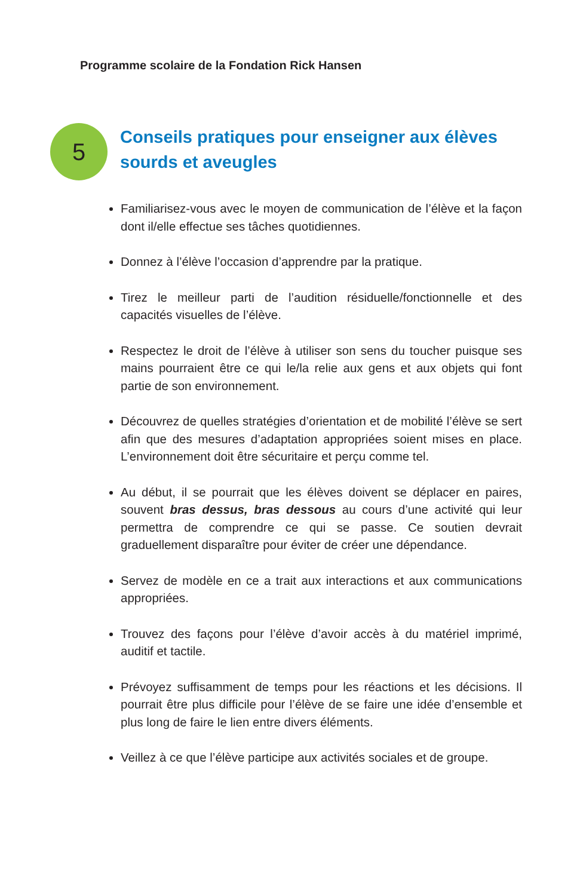Programme scolaire de la Fondation Rick Hansen
5
Conseils pratiques pour enseigner aux élèves sourds et aveugles
Familiarisez-vous avec le moyen de communication de l’élève et la façon dont il/elle effectue ses tâches quotidiennes.
Donnez à l’élève l’occasion d’apprendre par la pratique.
Tirez le meilleur parti de l’audition résiduelle/fonctionnelle et des capacités visuelles de l’élève.
Respectez le droit de l’élève à utiliser son sens du toucher puisque ses mains pourraient être ce qui le/la relie aux gens et aux objets qui font partie de son environnement.
Découvrez de quelles stratégies d’orientation et de mobilité l’élève se sert afin que des mesures d’adaptation appropriées soient mises en place. L’environnement doit être sécuritaire et perçu comme tel.
Au début, il se pourrait que les élèves doivent se déplacer en paires, souvent bras dessus, bras dessous au cours d’une activité qui leur permettra de comprendre ce qui se passe. Ce soutien devrait graduellement disparaître pour éviter de créer une dépendance.
Servez de modèle en ce a trait aux interactions et aux communications appropriées.
Trouvez des façons pour l’élève d’avoir accès à du matériel imprimé, auditif et tactile.
Prévoyez suffisamment de temps pour les réactions et les décisions. Il pourrait être plus difficile pour l’élève de se faire une idée d’ensemble et plus long de faire le lien entre divers éléments.
Veillez à ce que l’élève participe aux activités sociales et de groupe.